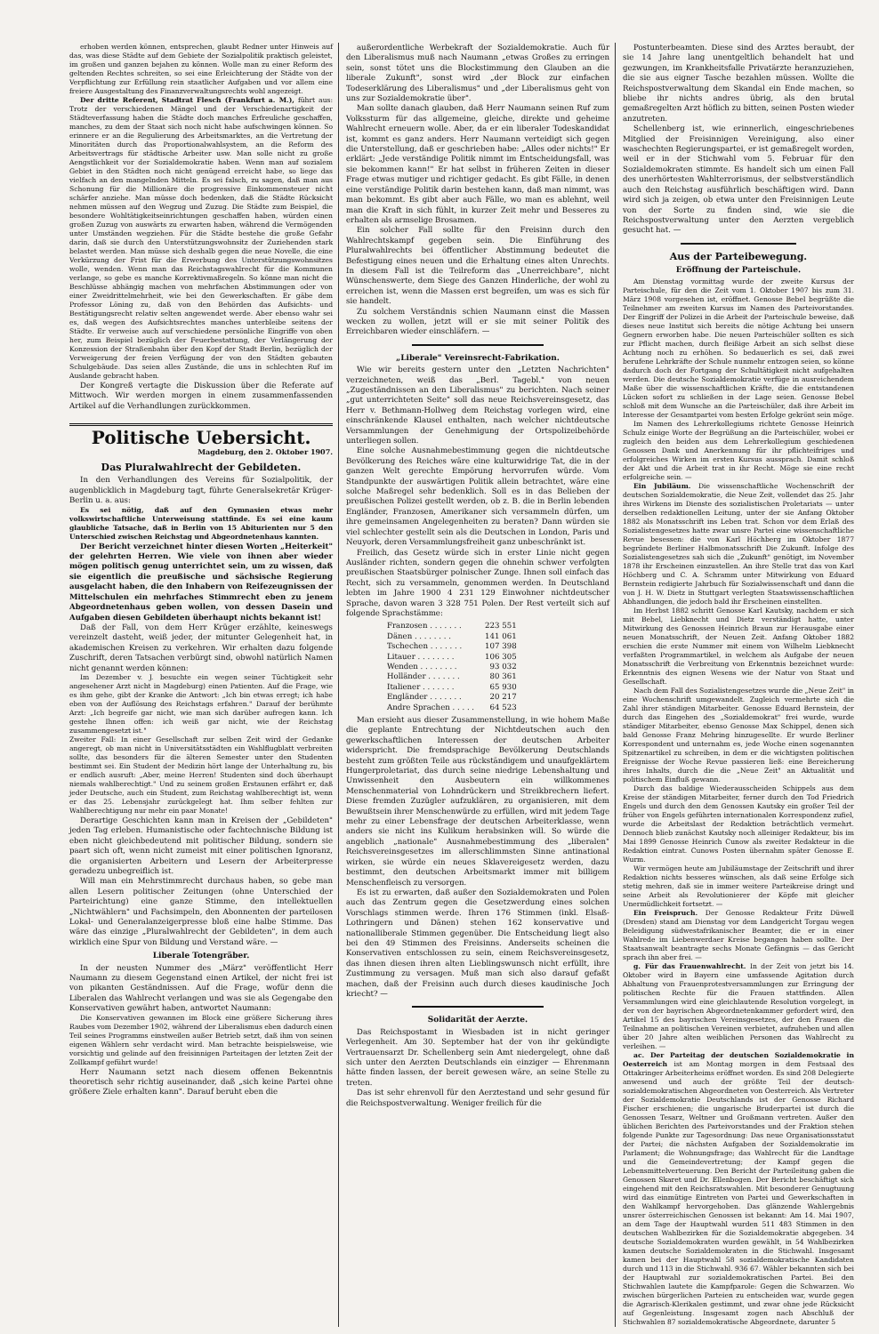erhoben werden können, entsprechen, glaubt Redner unter Hinweis auf das, was diese Städte auf dem Gebiete der Sozialpolitik praktisch geleistet, im großen und ganzen bejahen zu können. Wolle man zu einer Reform des geltenden Rechtes schreiten, so sei eine Erleichterung der Städte von der Verpflichtung zur Erfüllung rein staatlicher Aufgaben und vor allem eine freiere Ausgestaltung des Finanzverwaltungsrechts wohl angezeigt.
Der dritte Referent, Stadtrat Flesch (Frankfurt a. M.), führt aus: Trotz der verschiedenen Mängel und der Verschiedenartigkeit der Städteverfassung haben die Städte doch manches Erfreuliche geschaffen, manches, zu dem der Staat sich noch nicht habe aufschwingen können. So erinnere er an die Regulierung des Arbeitsmarktes, an die Vertretung der Minoritäten durch das Proportionalwahlsystem, an die Reform des Arbeitsvertrags für städtische Arbeiter usw. Man solle nicht zu große Aengstlichkeit vor der Sozialdemokratie haben. Wenn man auf sozialem Gebiet in den Städten noch nicht genügend erreicht habe, so liege das vielfach an den mangelnden Mitteln. Es sei falsch, zu sagen, daß man aus Schonung für die Millionäre die progressive Einkommensteuer nicht schärfer anziehe. Man müsse doch bedenken, daß die Städte Rücksicht nehmen müssen auf den Wegzug und Zuzug. Die Städte zum Beispiel, die besondere Wohltätigkeitseinrichtungen geschaffen haben, würden einen großen Zuzug von auswärts zu erwarten haben, während die Vermögenden unter Umständen wegziehen. Für die Städte bestehe die große Gefahr darin, daß sie durch den Unterstützungswohnsitz der Zuziehenden stark belastet werden. Man müsse sich deshalb gegen die neue Novelle, die eine Verkürzung der Frist für die Erwerbung des Unterstützungswohnsitzes wolle, wenden. Wenn man das Reichstagswahlrecht für die Kommunen verlange, so gebe es manche Korrektivmaßregeln. So könne man nicht die Beschlüsse abhängig machen von mehrfachen Abstimmungen oder von einer Zweidrittelmehrheit, wie bei den Gewerkschaften. Er gäbe dem Professor Löning zu, daß von den Behörden das Aufsichts- und Bestätigungsrecht relativ selten angewendet werde. Aber ebenso wahr sei es, daß wegen des Aufsichtsrechtes manches unterbleibe seitens der Städte. Er verweise auch auf verschiedene persönliche Eingriffe von oben her, zum Beispiel bezüglich der Feuerbestattung, der Verlängerung der Konzession der Straßenbahn über den Kopf der Stadt Berlin, bezüglich der Verweigerung der freien Verfügung der von den Städten gebauten Schulgebäude. Das seien alles Zustände, die uns in schlechten Ruf im Auslande gebracht haben.
Der Kongreß vertagte die Diskussion über die Referate auf Mittwoch. Wir werden morgen in einem zusammenfassenden Artikel auf die Verhandlungen zurückkommen.
Politische Uebersicht.
Magdeburg, den 2. Oktober 1907.
Das Pluralwahlrecht der Gebildeten.
In den Verhandlungen des Vereins für Sozialpolitik, der augenblicklich in Magdeburg tagt, führte Generalsekretär Krüger-Berlin u. a. aus:
Es sei nötig, daß auf den Gymnasien etwas mehr volkswirtschaftliche Unterweisung stattfinde. Es sei eine kaum glaubliche Tatsache, daß in Berlin von 15 Abiturienten nur 5 den Unterschied zwischen Reichstag und Abgeordnetenhaus kannten.
Der Bericht verzeichnet hinter diesen Worten „Heiterkeit" der gelehrten Herren. Wie viele von ihnen aber wieder mögen politisch genug unterrichtet sein, um zu wissen, daß sie eigentlich die preußische und sächsische Regierung ausgelacht haben, die den Inhabern von Reifezeugnissen der Mittelschulen ein mehrfaches Stimmrecht eben zu jenem Abgeordnetenhaus geben wollen, von dessen Dasein und Aufgaben diesen Gebildeten überhaupt nichts bekannt ist!
Daß der Fall, von dem Herr Krüger erzählte, keineswegs vereinzelt dasteht, weiß jeder, der mitunter Gelegenheit hat, in akademischen Kreisen zu verkehren. Wir erhalten dazu folgende Zuschrift, deren Tatsachen verbürgt sind, obwohl natürlich Namen nicht genannt werden können:
Im Dezember v. J. besuchte ein wegen seiner Tüchtigkeit sehr angesehener Arzt nicht in Magdeburg) einen Patienten. Auf die Frage, wie es ihm gehe, gibt der Kranke die Antwort: „Ich bin etwas erregt; ich habe eben von der Auflösung des Reichstags erfahren." Darauf der berühmte Arzt: „Ich begreife gar nicht, wie man sich darüber aufregen kann. Ich gestehe Ihnen offen: ich weiß gar nicht, wie der Reichstag zusammengesetzt ist."
Zweiter Fall: In einer Gesellschaft zur selben Zeit wird der Gedanke angeregt, ob man nicht in Universitätsstädten ein Wahlflugblatt verbreiten sollte, das besonders für die älteren Semester unter den Studenten bestimmt sei. Ein Student der Medizin hört lange der Unterhaltung zu, bis er endlich ausruft: „Aber, meine Herren! Studenten sind doch überhaupt niemals wahlberechtigt." Und zu seinem großen Erstaunen erfährt er, daß jeder Deutsche, auch ein Student, zum Reichstag wahlberechtigt ist, wenn er das 25. Lebensjahr zurückgelegt hat. Ihm selber fehlten zur Wahlberechtigung nur mehr ein paar Monate!
Derartige Geschichten kann man in Kreisen der „Gebildeten" jeden Tag erleben. Humanistische oder fachtechnische Bildung ist eben nicht gleichbedeutend mit politischer Bildung, sondern sie paart sich oft, wenn nicht zumeist mit einer politischen Ignoranz, die organisierten Arbeitern und Lesern der Arbeiterpresse geradezu unbegreiflich ist.
Will man ein Mehrstimmrecht durchaus haben, so gebe man allen Lesern politischer Zeitungen (ohne Unterschied der Parteirichtung) eine ganze Stimme, den intellektuellen „Nichtwählern" und Fachsimpeln, den Abonnenten der parteilosen Lokal- und Generalanzeigerpresse bloß eine halbe Stimme. Das wäre das einzige „Pluralwahlrecht der Gebildeten", in dem auch wirklich eine Spur von Bildung und Verstand wäre. —
Liberale Totengräber.
In der neusten Nummer des „März" veröffentlicht Herr Naumann zu diesem Gegenstand einen Artikel, der nicht frei ist von pikanten Geständnissen. Auf die Frage, wofür denn die Liberalen das Wahlrecht verlangen und was sie als Gegengabe den Konservativen gewährt haben, antwortet Naumann:
Die Konservativen gewannen im Block eine größere Sicherung ihres Raubes vom Dezember 1902, während der Liberalismus eben dadurch einen Teil seines Programms einstweilen außer Betrieb setzt, daß ihm von seinen eigenen Wählern sehr verdacht wird. Man betrachte beispielsweise, wie vorsichtig und gelinde auf den freisinnigen Parteitagen der letzten Zeit der Zollkampf geführt wurde!
Herr Naumann setzt nach diesem offenen Bekenntnis theoretisch sehr richtig auseinander, daß „sich keine Partei ohne größere Ziele erhalten kann". Darauf beruht eben die
außerordentliche Werbekraft der Sozialdemokratie. Auch für den Liberalismus muß nach Naumann „etwas Großes zu erringen sein, sonst tötet uns die Blockstimmung den Glauben an die liberale Zukunft", sonst wird „der Block zur einfachen Todeserklärung des Liberalismus" und „der Liberalismus geht von uns zur Sozialdemokratie über".
Man sollte danach glauben, daß Herr Naumann seinen Ruf zum Volkssturm für das allgemeine, gleiche, direkte und geheime Wahlrecht erneuern wolle. Aber, da er ein liberaler Todeskandidat ist, kommt es ganz anders. Herr Naumann verteidigt sich gegen die Unterstellung, daß er geschrieben habe: „Alles oder nichts!" Er erklärt: „Jede verständige Politik nimmt im Entscheidungsfall, was sie bekommen kann!" Er hat selbst in früheren Zeiten in dieser Frage etwas mutiger und richtiger gedacht. Es gibt Fälle, in denen eine verständige Politik darin bestehen kann, daß man nimmt, was man bekommt. Es gibt aber auch Fälle, wo man es ablehnt, weil man die Kraft in sich fühlt, in kurzer Zeit mehr und Besseres zu erhalten als armselige Brosamen.
Ein solcher Fall sollte für den Freisinn durch den Wahlrechtskampf gegeben sein. Die Einführung des Pluralwahlrechts bei öffentlicher Abstimmung bedeutet die Befestigung eines neuen und die Erhaltung eines alten Unrechts. In diesem Fall ist die Teilreform das „Unerreichbare", nicht Wünschenswerte, dem Siege des Ganzen Hinderliche, der wohl zu erreichen ist, wenn die Massen erst begreifen, um was es sich für sie handelt.
Zu solchem Verständnis schien Naumann einst die Massen wecken zu wollen, jetzt will er sie mit seiner Politik des Erreichbaren wieder einschläfern. —
„Liberale" Vereinsrecht-Fabrikation.
Wie wir bereits gestern unter den „Letzten Nachrichten" verzeichneten, weiß das „Berl. Tagebl." von neuen „Zugeständnissen an den Liberalismus" zu berichten. Nach seiner „gut unterrichteten Seite" soll das neue Reichsvereinsgesetz, das Herr v. Bethmann-Hollweg dem Reichstag vorlegen wird, eine einschränkende Klausel enthalten, nach welcher nichtdeutsche Versammlungen der Genehmigung der Ortspolizeibehörde unterliegen sollen.
Eine solche Ausnahmebestimmung gegen die nichtdeutsche Bevölkerung des Reiches wäre eine kulturwidrige Tat, die in der ganzen Welt gerechte Empörung hervorrufen würde. Vom Standpunkte der auswärtigen Politik allein betrachtet, wäre eine solche Maßregel sehr bedenklich. Soll es in das Belieben der preußischen Polizei gestellt werden, ob z. B. die in Berlin lebenden Engländer, Franzosen, Amerikaner sich versammeln dürfen, um ihre gemeinsamen Angelegenheiten zu beraten? Dann würden sie viel schlechter gestellt sein als die Deutschen in London, Paris und Neuyork, deren Versammlungsfreiheit ganz unbeschränkt ist.
Freilich, das Gesetz würde sich in erster Linie nicht gegen Ausländer richten, sondern gegen die ohnehin schwer verfolgten preußischen Staatsbürger polnischer Zunge. Ihnen soll einfach das Recht, sich zu versammeln, genommen werden. In Deutschland lebten im Jahre 1900 4 231 129 Einwohner nichtdeutscher Sprache, davon waren 3 328 751 Polen. Der Rest verteilt sich auf folgende Sprachstämme:
| Franzosen . . . . . . . | 223 551 |
| Dänen . . . . . . . . | 141 061 |
| Tschechen . . . . . . . | 107 398 |
| Litauer . . . . . . . . | 106 305 |
| Wenden . . . . . . . . | 93 032 |
| Holländer . . . . . . . | 80 361 |
| Italiener . . . . . . . | 65 930 |
| Engländer . . . . . . . | 20 217 |
| Andre Sprachen . . . . . | 64 523 |
Man ersieht aus dieser Zusammenstellung, in wie hohem Maße die geplante Entrechtung der Nichtdeutschen auch den gewerkschaftlichen Interessen der deutschen Arbeiter widerspricht. Die fremdsprachige Bevölkerung Deutschlands besteht zum größten Teile aus rückständigem und unaufgeklärtem Hungerproletariat, das durch seine niedrige Lebenshaltung und Unwissenheit den Ausbeutern ein willkommenes Menschenmaterial von Lohndrückern und Streikbrechern liefert. Diese fremden Zuzügler aufzuklären, zu organisieren, mit dem Bewußtsein ihrer Menschenwürde zu erfüllen, wird mit jedem Tage mehr zu einer Lebensfrage der deutschen Arbeiterklasse, wenn anders sie nicht ins Kulikum herabsinken will. So würde die angeblich „nationale" Ausnahmebestimmung des „liberalen" Reichsvereinsgesetzes im allerschlimmsten Sinne antinational wirken, sie würde ein neues Sklavereigesetz werden, dazu bestimmt, den deutschen Arbeitsmarkt immer mit billigem Menschenfleisch zu versorgen.
Es ist zu erwarten, daß außer den Sozialdemokraten und Polen auch das Zentrum gegen die Gesetzwerdung eines solchen Vorschlags stimmen werde. Ihren 176 Stimmen (inkl. Elsaß-Lothringern und Dänen) stehen 162 konservative und nationalliberale Stimmen gegenüber. Die Entscheidung liegt also bei den 49 Stimmen des Freisinns. Anderseits scheinen die Konservativen entschlossen zu sein, einem Reichsvereinsgesetz, das ihnen diesen ihren alten Lieblingswunsch nicht erfüllt, ihre Zustimmung zu versagen. Muß man sich also darauf gefaßt machen, daß der Freisinn auch durch dieses kaudinische Joch kriecht? —
Solidarität der Aerzte.
Das Reichspostamt in Wiesbaden ist in nicht geringer Verlegenheit. Am 30. September hat der von ihr gekündigte Vertrauensarzt Dr. Schellenberg sein Amt niedergelegt, ohne daß sich unter den Aerzten Deutschlands ein einziger — Ehrenmann hätte finden lassen, der bereit gewesen wäre, an seine Stelle zu treten.
Das ist sehr ehrenvoll für den Aerztestand und sehr gesund für die Reichspostverwaltung. Weniger freilich für die
Postunterbeamten. Diese sind des Arztes beraubt, der sie 14 Jahre lang unentgeltlich behandelt hat und gezwungen, im Krankheitsfalle Privatärzte heranzuziehen, die sie aus eigner Tasche bezahlen müssen. Wollte die Reichspostverwaltung dem Skandal ein Ende machen, so bliebe ihr nichts andres übrig, als den brutal gemaßregelten Arzt höflich zu bitten, seinen Posten wieder anzutreten.
Schellenberg ist, wie erinnerlich, eingeschriebenes Mitglied der Freisinnigen Vereinigung, also einer waschechten Regierungspartei, er ist gemaßregelt worden, weil er in der Stichwahl vom 5. Februar für den Sozialdemokraten stimmte. Es handelt sich um einen Fall des unerhörtesten Wahlterrorismus, der selbstverständlich auch den Reichstag ausführlich beschäftigen wird. Dann wird sich ja zeigen, ob etwa unter den Freisinnigen Leute von der Sorte zu finden sind, wie sie die Reichspostverwaltung unter den Aerzten vergeblich gesucht hat. —
Aus der Parteibewegung.
Eröffnung der Parteischule.
Am Dienstag vormittag wurde der zweite Kursus der Parteischule, für den die Zeit vom 1. Oktober 1907 bis zum 31. März 1908 vorgesehen ist, eröffnet. Genosse Bebel begrüßte die Teilnehmer am zweiten Kursus im Namen des Parteivorstandes. Der Eingriff der Polizei in die Arbeit der Parteischule beweise, daß dieses neue Institut sich bereits die nötige Achtung bei unsern Gegnern erworben habe. Die neuen Parteischüler sollten es sich zur Pflicht machen, durch fleißige Arbeit an sich selbst diese Achtung noch zu erhöhen. So bedauerlich es sei, daß zwei berufene Lehrkräfte der Schule nunmehr entzogen seien, so könne dadurch doch der Fortgang der Schultätigkeit nicht aufgehalten werden. Die deutsche Sozialdemokratie verfüge in ausreichendem Maße über die wissenschaftlichen Kräfte, die die entstandenen Lücken sofort zu schließen in der Lage seien. Genosse Bebel schloß mit dem Wunsche an die Parteischüler, daß ihre Arbeit im Interesse der Gesamtpartei vom besten Erfolge gekrönt sein möge.
Im Namen des Lehrerkollegiums richtete Genosse Heinrich Schulz einige Worte der Begrüßung an die Parteischüler, wobei er zugleich den beiden aus dem Lehrerkollegium geschiedenen Genossen Dank und Anerkennung für ihr pflichteifriges und erfolgreiches Wirken im ersten Kursus aussprach. Damit schloß der Akt und die Arbeit trat in ihr Recht. Möge sie eine recht erfolgreiche sein. —
Ein Jubiläum. Die wissenschaftliche Wochenschrift der deutschen Sozialdemokratie, die Neue Zeit, vollendet das 25. Jahr ihres Wirkens im Dienste des sozialistischen Proletariats — unter derselben redaktionellen Leitung, unter der sie Anfang Oktober 1882 als Monatsschrift ins Leben trat. Schon vor dem Erlaß des Sozialistengesetzes hatte zwar unsre Partei eine wissenschaftliche Revue besessen: die von Karl Höchberg im Oktober 1877 begründete Berliner Halbmonatsschrift Die Zukunft. Infolge des Sozialistengesetzes sah sich die „Zukunft" genötigt, im November 1878 ihr Erscheinen einzustellen. An ihre Stelle trat das von Karl Höchberg und C. A. Schramm unter Mitwirkung von Eduard Bernstein redigierte Jahrbuch für Sozialwissenschaft und dann die von J. H. W. Dietz in Stuttgart verlegten Staatswissenschaftlichen Abhandlungen, die jedoch bald ihr Erscheinen einstellten.
Im Herbst 1882 schritt Genosse Karl Kautsky, nachdem er sich mit Bebel, Liebknecht und Dietz verständigt hatte, unter Mitwirkung des Genossen Heinrich Braun zur Herausgabe einer neuen Monatsschrift, der Neuen Zeit. Anfang Oktober 1882 erschien die erste Nummer mit einem von Wilhelm Liebknecht verfaßten Programmartikel, in welchem als Aufgabe der neuen Monatsschrift die Verbreitung von Erkenntnis bezeichnet wurde: Erkenntnis des eignen Wesens wie der Natur von Staat und Gesellschaft.
Nach dem Fall des Sozialistengesetzes wurde die „Neue Zeit" in eine Wochenschrift umgewandelt. Zugleich vermehrte sich die Zahl ihrer ständigen Mitarbeiter. Genosse Eduard Bernstein, der durch das Eingehen des „Sozialdemokrat" frei wurde, wurde ständiger Mitarbeiter, ebenso Genosse Max Schippel, denen sich bald Genosse Franz Mehring hinzugesellte. Er wurde Berliner Korrespondent und unternahm es, jede Woche einen sogenannten Spitzenartikel zu schreiben, in dem er die wichtigsten politischen Ereignisse der Woche Revue passieren ließ: eine Bereicherung ihres Inhalts, durch die die „Neue Zeit" an Aktualität und politischem Einfluß gewann.
Durch das baldige Wiederausscheiden Schippels aus dem Kreise der ständigen Mitarbeiter, ferner durch den Tod Friedrich Engels und durch den dem Genossen Kautsky ein großer Teil der früher von Engels geführten internationalen Korrespondenz zufiel, wurde die Arbeitslast der Redaktion beträchtlich vermehrt. Dennoch blieb zunächst Kautsky noch alleiniger Redakteur, bis im Mai 1899 Genosse Heinrich Cunow als zweiter Redakteur in die Redaktion eintrat. Cunows Posten übernahm später Genosse E. Wurm.
Wir vermögen heute am Jubiläumstage der Zeitschrift und ihrer Redaktion nichts besseres wünschen, als daß seine Erfolge sich stetig mehren, daß sie in immer weitere Parteikreise dringt und seine Arbeit als Revolutionierer der Köpfe mit gleicher Unermüdlichkeit fortsetzt. —
Ein Freispruch. Der Genosse Redakteur Fritz Düwell (Dresden) stand am Dienstag vor dem Landgericht Torgau wegen Beleidigung südwestafrikanischer Beamter, die er in einer Wahlrede im Liebenwerdaer Kreise begangen haben sollte. Der Staatsanwalt beantragte sechs Monate Gefängnis — das Gericht sprach ihn aber frei. —
g. Für das Frauenwahlrecht. In der Zeit von jetzt bis 14. Oktober wird in Bayern eine umfassende Agitation durch Abhaltung von Frauenprotestversammlungen zur Erringung der politischen Rechte für die Frauen stattfinden. Allen Versammlungen wird eine gleichlautende Resolution vorgelegt, in der von der bayrischen Abgeordnetenkammer gefordert wird, den Artikel 15 des bayrischen Vereinsgesetzes, der den Frauen die Teilnahme an politischen Vereinen verbietet, aufzuheben und allen über 20 Jahre alten weiblichen Personen das Wahlrecht zu verleihen. —
ac. Der Parteitag der deutschen Sozialdemokratie in Oesterreich ist am Montag morgen in dem Festsaal des Ottakringer Arbeiterheims eröffnet worden. Es sind 208 Delegierte anwesend und auch der größte Teil der deutsch-sozialdemokratischen Abgeordneten von Oesterreich. Als Vertreter der Sozialdemokratie Deutschlands ist der Genosse Richard Fischer erschienen; die ungarische Bruderpartei ist durch die Genossen Tesarz, Weltner und Großmann vertreten. Außer den üblichen Berichten des Parteivorstandes und der Fraktion stehen folgende Punkte zur Tagesordnung: Das neue Organisationsstatut der Partei; die nächsten Aufgaben der Sozialdemokratie im Parlament; die Wohnungsfrage; das Wahlrecht für die Landtage und die Gemeindevertretung; der Kampf gegen die Lebensmittelverteuerung. Den Bericht der Parteileitung gaben die Genossen Skaret und Dr. Ellenbogen. Der Bericht beschäftigt sich eingehend mit den Reichsratswahlen. Mit besonderer Genugtuung wird das einmütige Eintreten von Partei und Gewerkschaften in den Wahlkampf hervorgehoben. Das glänzende Wahlergebnis unsrer österreichischen Genossen ist bekannt: Am 14. Mai 1907, an dem Tage der Hauptwahl wurden 511 483 Stimmen in den deutschen Wahlbezirken für die Sozialdemokratie abgegeben. 34 deutsche Sozialdemokraten wurden gewählt, in 54 Wahlbezirken kamen deutsche Sozialdemokraten in die Stichwahl. Insgesamt kamen bei der Hauptwahl 58 sozialdemokratische Kandidaten durch und 113 in die Stichwahl. 936 67. Wähler bekannten sich bei der Hauptwahl zur sozialdemokratischen Partei. Bei den Stichwahlen lautete die Kampfparole: Gegen die Schwarzen. Wo zwischen bürgerlichen Parteien zu entscheiden war, wurde gegen die Agrarisch-Klerikalen gestimmt, und zwar ohne jede Rücksicht auf Gegenleistung. Insgesamt zogen nach Abschluß der Stichwahlen 87 sozialdemokratische Abgeordnete, darunter 5